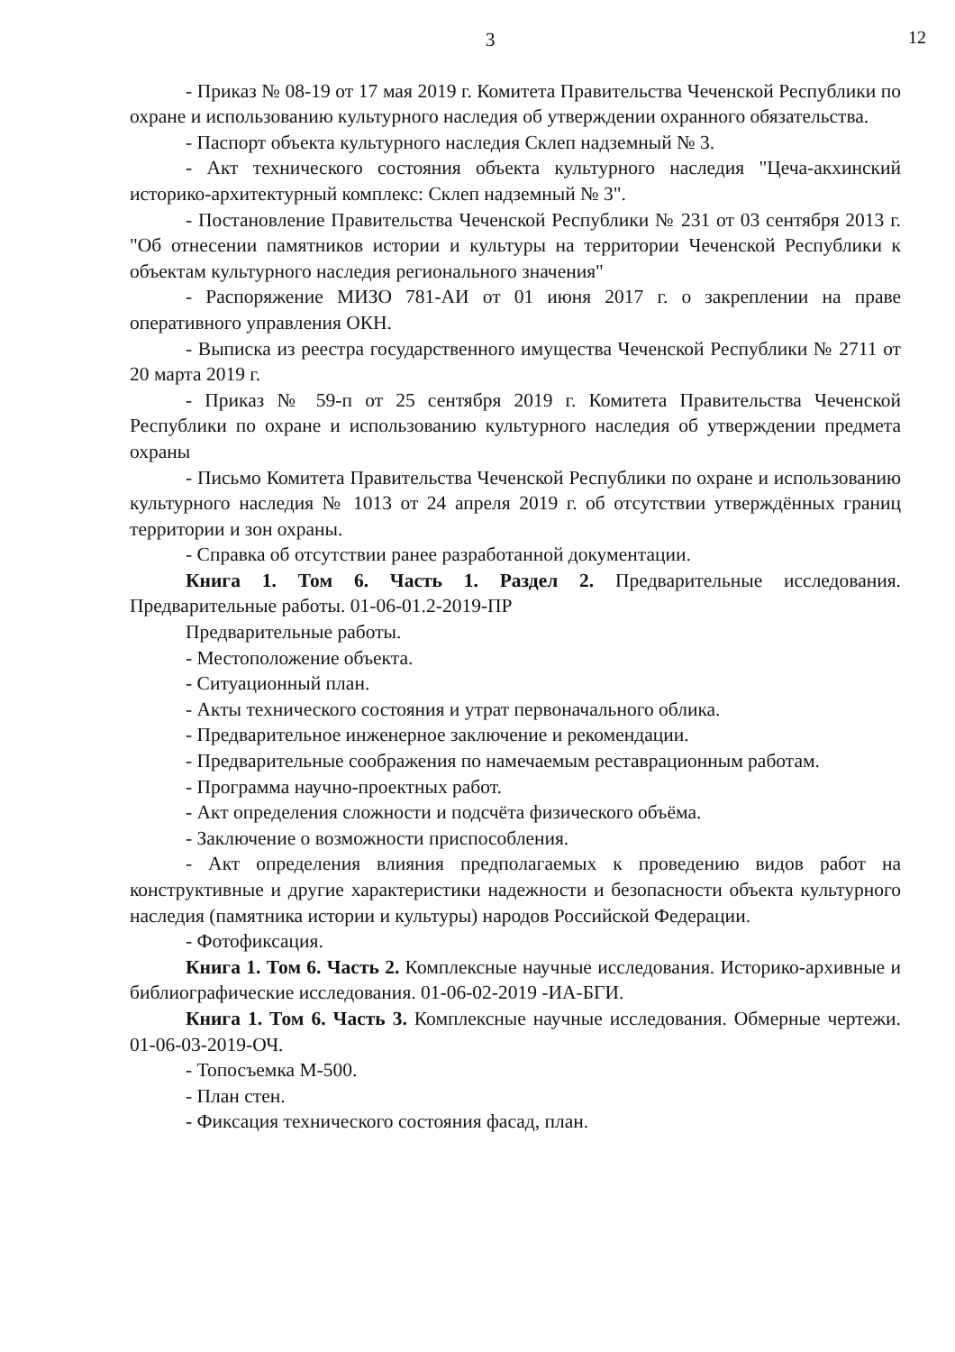12
3
- Приказ № 08-19 от 17 мая 2019 г. Комитета Правительства Чеченской Республики по охране и использованию культурного наследия об утверждении охранного обязательства.
- Паспорт объекта культурного наследия Склеп надземный № 3.
- Акт технического состояния объекта культурного наследия "Цеча-акхинский историко-архитектурный комплекс: Склеп надземный № 3".
- Постановление Правительства Чеченской Республики № 231 от 03 сентября 2013 г. "Об отнесении памятников истории и культуры на территории Чеченской Республики к объектам культурного наследия регионального значения"
- Распоряжение МИЗО 781-АИ от 01 июня 2017 г. о закреплении на праве оперативного управления ОКН.
- Выписка из реестра государственного имущества Чеченской Республики № 2711 от 20 марта 2019 г.
- Приказ № 59-п от 25 сентября 2019 г. Комитета Правительства Чеченской Республики по охране и использованию культурного наследия об утверждении предмета охраны
- Письмо Комитета Правительства Чеченской Республики по охране и использованию культурного наследия № 1013 от 24 апреля 2019 г. об отсутствии утверждённых границ территории и зон охраны.
- Справка об отсутствии ранее разработанной документации.
Книга 1. Том 6. Часть 1. Раздел 2. Предварительные исследования. Предварительные работы. 01-06-01.2-2019-ПР
Предварительные работы.
- Местоположение объекта.
- Ситуационный план.
- Акты технического состояния и утрат первоначального облика.
- Предварительное инженерное заключение и рекомендации.
- Предварительные соображения по намечаемым реставрационным работам.
- Программа научно-проектных работ.
- Акт определения сложности и подсчёта физического объёма.
- Заключение о возможности приспособления.
- Акт определения влияния предполагаемых к проведению видов работ на конструктивные и другие характеристики надежности и безопасности объекта культурного наследия (памятника истории и культуры) народов Российской Федерации.
- Фотофиксация.
Книга 1. Том 6. Часть 2. Комплексные научные исследования. Историко-архивные и библиографические исследования. 01-06-02-2019 -ИА-БГИ.
Книга 1. Том 6. Часть 3. Комплексные научные исследования. Обмерные чертежи. 01-06-03-2019-ОЧ.
- Топосъемка М-500.
- План стен.
- Фиксация технического состояния фасад, план.